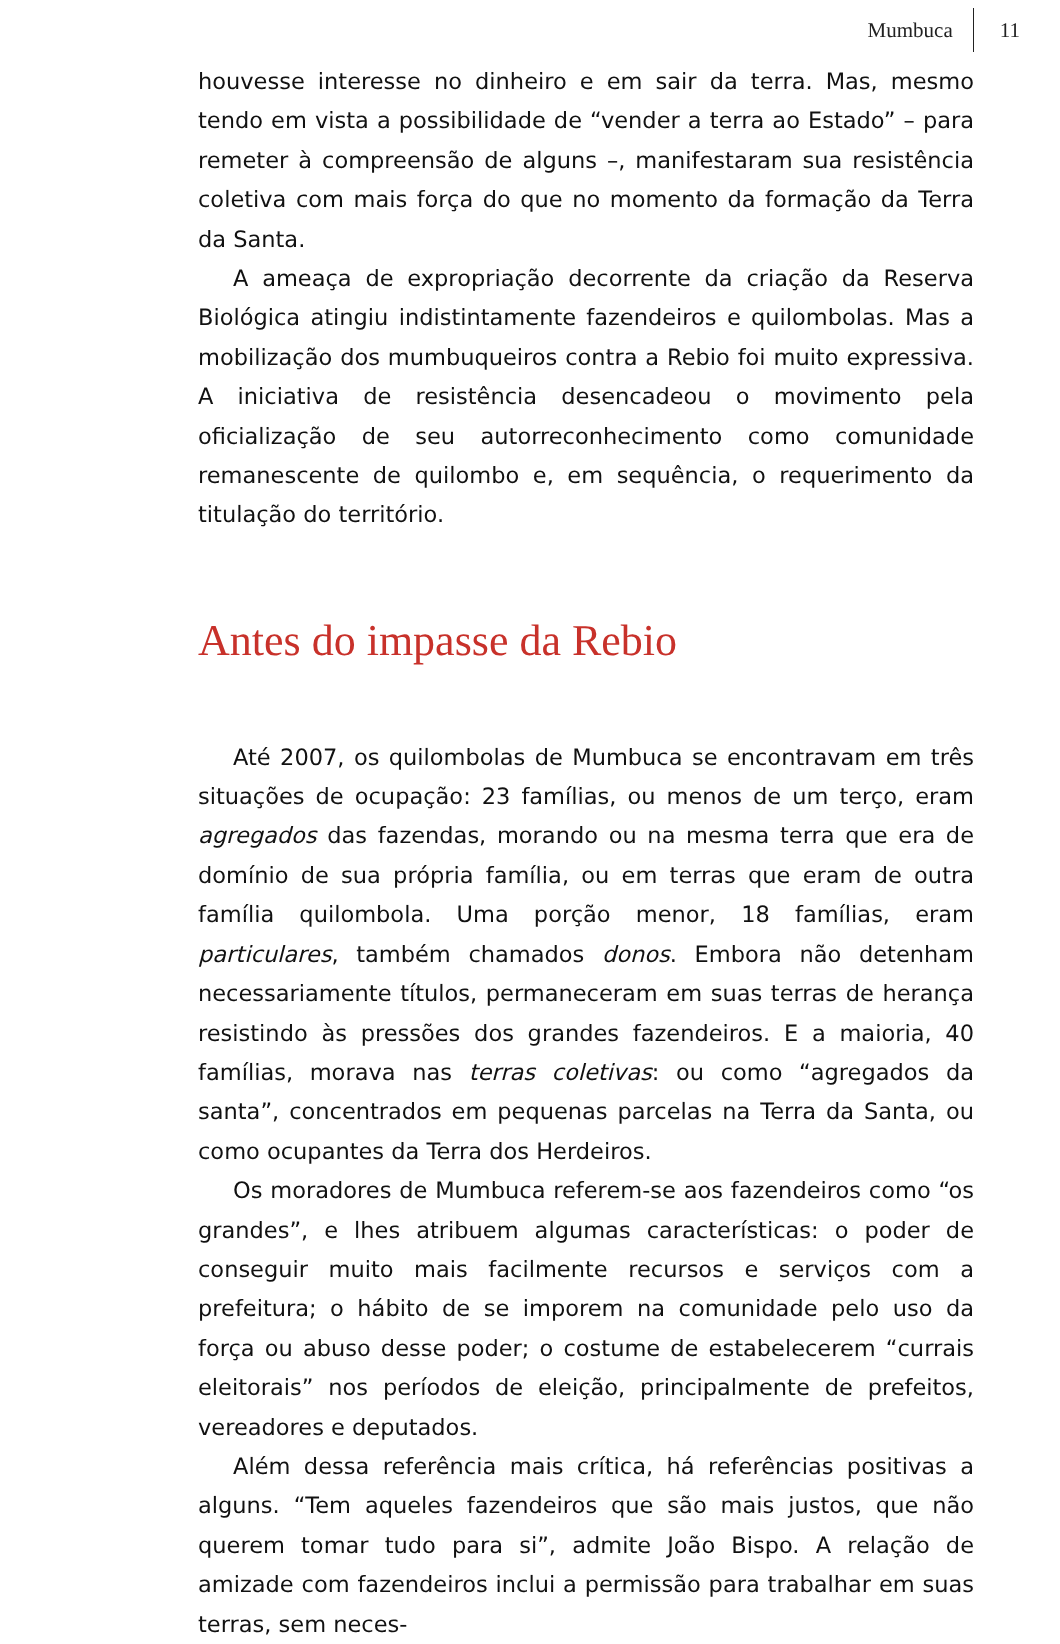Mumbuca 11
houvesse interesse no dinheiro e em sair da terra. Mas, mesmo tendo em vista a possibilidade de “vender a terra ao Estado” – para remeter à compreensão de alguns –, manifestaram sua resistência coletiva com mais força do que no momento da formação da Terra da Santa.
A ameaça de expropriação decorrente da criação da Reserva Biológica atingiu indistintamente fazendeiros e quilombolas. Mas a mobilização dos mumbuqueiros contra a Rebio foi muito expressiva. A iniciativa de resistência desencadeou o movimento pela oficialização de seu autorreconhecimento como comunidade remanescente de quilombo e, em sequência, o requerimento da titulação do território.
Antes do impasse da Rebio
Até 2007, os quilombolas de Mumbuca se encontravam em três situações de ocupação: 23 famílias, ou menos de um terço, eram agregados das fazendas, morando ou na mesma terra que era de domínio de sua própria família, ou em terras que eram de outra família quilombola. Uma porção menor, 18 famílias, eram particulares, também chamados donos. Embora não detenham necessariamente títulos, permaneceram em suas terras de herança resistindo às pressões dos grandes fazendeiros. E a maioria, 40 famílias, morava nas terras coletivas: ou como “agregados da santa”, concentrados em pequenas parcelas na Terra da Santa, ou como ocupantes da Terra dos Herdeiros.
Os moradores de Mumbuca referem-se aos fazendeiros como “os grandes”, e lhes atribuem algumas características: o poder de conseguir muito mais facilmente recursos e serviços com a prefeitura; o hábito de se imporem na comunidade pelo uso da força ou abuso desse poder; o costume de estabelecerem “currais eleitorais” nos períodos de eleição, principalmente de prefeitos, vereadores e deputados.
Além dessa referência mais crítica, há referências positivas a alguns. “Tem aqueles fazendeiros que são mais justos, que não querem tomar tudo para si”, admite João Bispo. A relação de amizade com fazendeiros inclui a permissão para trabalhar em suas terras, sem neces-